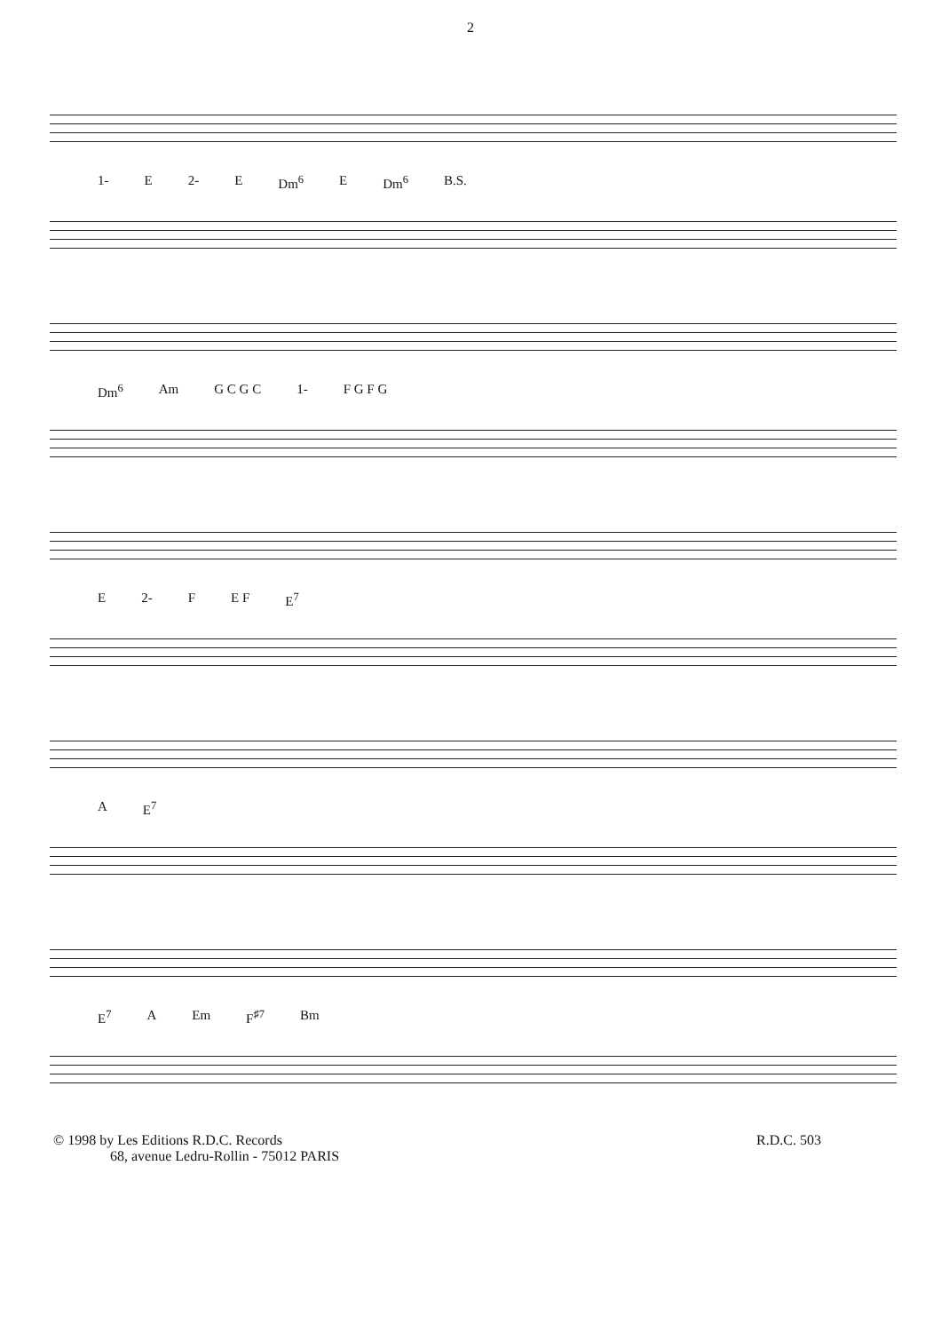2
1- E 2- E Dm<sup>6</sup> E Dm<sup>6</sup> B.S.
Dm<sup>6</sup> Am G C G C 1- F G F G
E 2- F E F E<sup>7</sup>
A E<sup>7</sup>
E<sup>7</sup> A Em F<sup>♯7</sup> Bm
© 1998 by Les Editions R.D.C. Records
68, avenue Ledru-Rollin - 75012 PARIS
R.D.C. 503